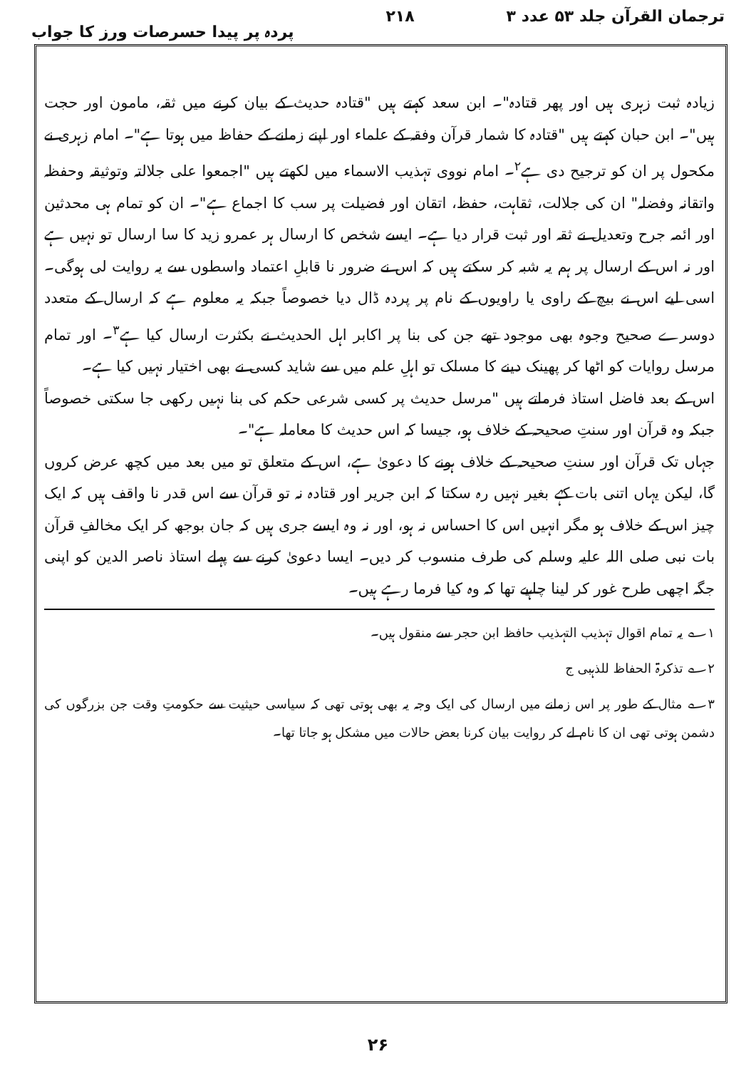ترجمان القرآن جلد ۵۳ عدد ۳ ۲۱۸ پردہ پر پیدا حسرصات ورز کا جواب
زیادہ ثبت زہری ہیں اور پھر قتادہ"۔ ابن سعد کہتے ہیں "قتادہ حدیث کے بیان کرنے میں ثقہ، مامون اور حجت ہیں"۔ ابن حبان کہتے ہیں "قتادہ کا شمار قرآن وفقہ کے علماء اور اپنے زمانے کے حفاظ میں ہوتا ہے"۔ امام زہری نے مکحول پر ان کو ترجیح دی ہے<sup>۲</sup>۔ امام نووی تہذیب الاسماء میں لکھتے ہیں "اجمعوا علی جلالتہ وتوثیقہ وحفظہ واتقانہ وفضلہ" ان کی جلالت، ثقاہت، حفظ، اتقان اور فضیلت پر سب کا اجماع ہے"۔ ان کو تمام ہی محدثین اور ائمہ جرح وتعدیل نے ثقہ اور ثبت قرار دیا ہے۔ ایسے شخص کا ارسال ہر عمرو زید کا سا ارسال تو نہیں ہے اور نہ اس کے ارسال پر ہم یہ شبہ کر سکتے ہیں کہ اس نے ضرور نا قابلِ اعتماد واسطوں سے یہ روایت لی ہوگی۔ اسی لیے اس نے بیچ کے راوی یا راویوں کے نام پر پردہ ڈال دیا خصوصاً جبکہ یہ معلوم ہے کہ ارسال کے متعدد دوسرے صحیح وجوہ بھی موجود تھے جن کی بنا پر اکابر اہل الحدیث نے بکثرت ارسال کیا ہے<sup>۳</sup>۔ اور تمام مرسل روایات کو اٹھا کر پھینک دینے کا مسلک تو اہلِ علم میں سے شاید کسی نے بھی اختیار نہیں کیا ہے۔
اس کے بعد فاضل استاذ فرماتے ہیں "مرسل حدیث پر کسی شرعی حکم کی بنا نہیں رکھی جا سکتی خصوصاً جبکہ وہ قرآن اور سنتِ صحیحہ کے خلاف ہو، جیسا کہ اس حدیث کا معاملہ ہے"۔
جہاں تک قرآن اور سنتِ صحیحہ کے خلاف ہونے کا دعویٰ ہے، اس کے متعلق تو میں بعد میں کچھ عرض کروں گا، لیکن یہاں اتنی بات کہے بغیر نہیں رہ سکتا کہ ابن جریر اور قتادہ نہ تو قرآن سے اس قدر نا واقف ہیں کہ ایک چیز اس کے خلاف ہو مگر انہیں اس کا احساس نہ ہو، اور نہ وہ ایسے جری ہیں کہ جان بوجھ کر ایک مخالفِ قرآن بات نبی صلی اللہ علیہ وسلم کی طرف منسوب کر دیں۔ ایسا دعویٰ کرنے سے پہلے استاذ ناصر الدین کو اپنی جگہ اچھی طرح غور کر لینا چاہیے تھا کہ وہ کیا فرما رہے ہیں۔
۱؎ یہ تمام اقوال تہذیب التہذیب حافظ ابن حجر سے منقول ہیں۔
۲؎ تذکرۃ الحفاظ للذہبی ج
۳؎ مثال کے طور پر اس زمانے میں ارسال کی ایک وجہ یہ بھی ہوتی تھی کہ سیاسی حیثیت سے حکومتِ وقت جن بزرگوں کی دشمن ہوتی تھی ان کا نام لے کر روایت بیان کرنا بعض حالات میں مشکل ہو جاتا تھا۔
۲۶